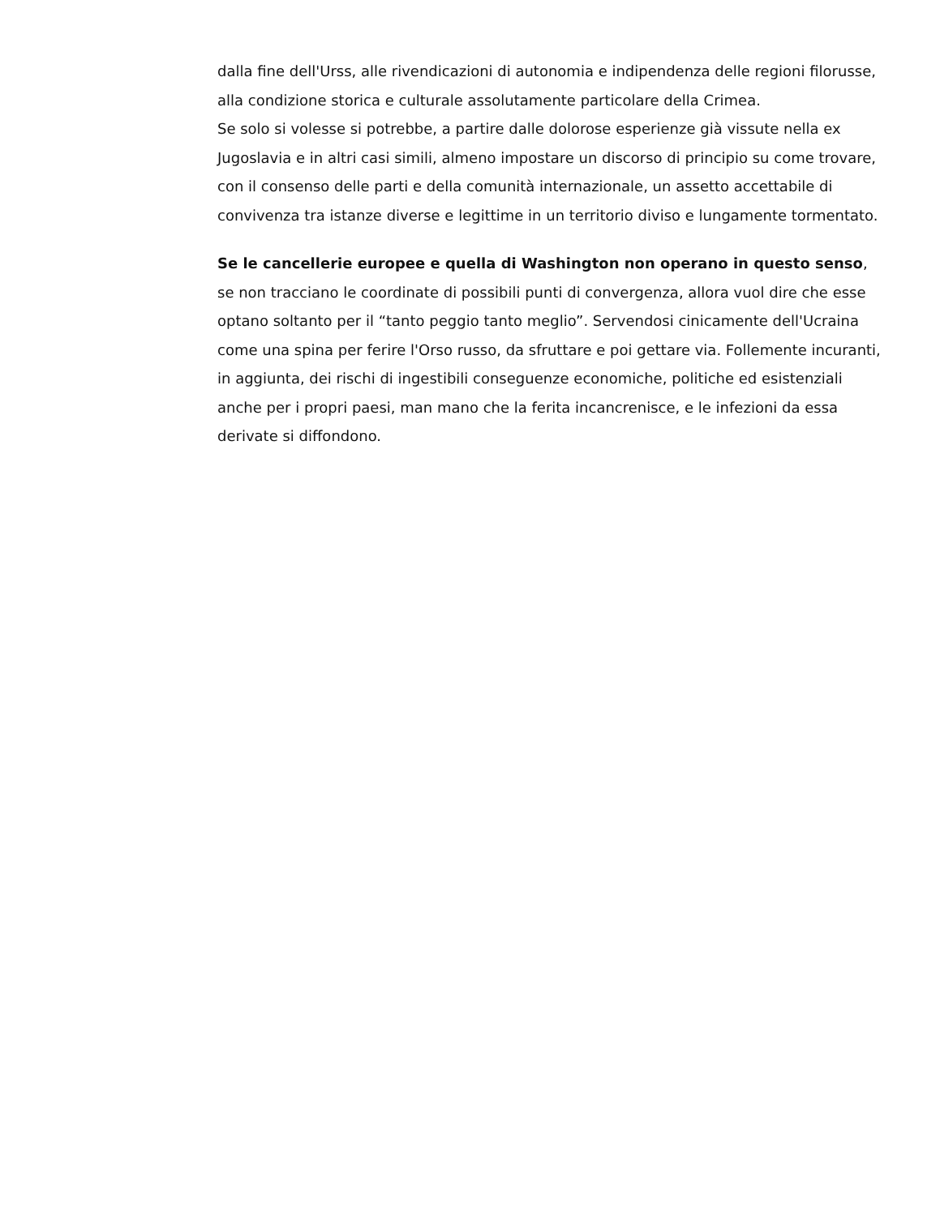dalla fine dell'Urss, alle rivendicazioni di autonomia e indipendenza delle regioni filorusse, alla condizione storica e culturale assolutamente particolare della Crimea.
Se solo si volesse si potrebbe, a partire dalle dolorose esperienze già vissute nella ex Jugoslavia e in altri casi simili, almeno impostare un discorso di principio su come trovare, con il consenso delle parti e della comunità internazionale, un assetto accettabile di convivenza tra istanze diverse e legittime in un territorio diviso e lungamente tormentato.
Se le cancellerie europee e quella di Washington non operano in questo senso, se non tracciano le coordinate di possibili punti di convergenza, allora vuol dire che esse optano soltanto per il “tanto peggio tanto meglio”. Servendosi cinicamente dell'Ucraina come una spina per ferire l'Orso russo, da sfruttare e poi gettare via. Follemente incuranti, in aggiunta, dei rischi di ingestibili conseguenze economiche, politiche ed esistenziali anche per i propri paesi, man mano che la ferita incancrenisce, e le infezioni da essa derivate si diffondono.